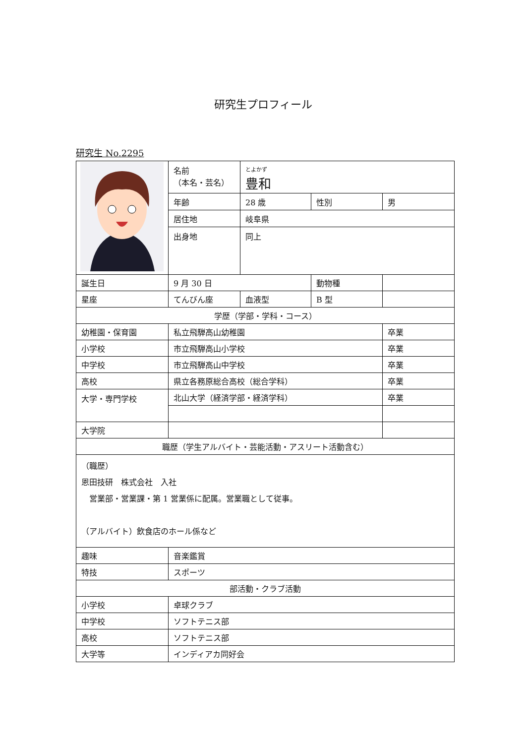研究生プロフィール
研究生 No.2295
| | 名前 （本名・芸名） | とよかず 豊和 | | |
| | 年齢 | 28 歳 | 性別 | 男 |
| | 居住地 | 岐阜県 | | |
| | 出身地 | 同上 | | |
| 誕生日 | 9 月 30 日 | | 動物種 | |
| 星座 | てんびん座 | 血液型 | B 型 | |
| 学歴（学部・学科・コース） | | | | |
| 幼稚園・保育園 | 私立飛騨高山幼稚園 | | | 卒業 |
| 小学校 | 市立飛騨高山小学校 | | | 卒業 |
| 中学校 | 市立飛騨高山中学校 | | | 卒業 |
| 高校 | 県立各務原総合高校（総合学科） | | | 卒業 |
| 大学・専門学校 | 北山大学（経済学部・経済学科） | | | 卒業 |
| 大学院 | | | | |
| 職歴（学生アルバイト・芸能活動・アスリート活動含む） | | | | |
| （職歴） 恩田技研 株式会社 入社 営業部・営業課・第 1 営業係に配属。営業職として従事。 （アルバイト）飲食店のホール係など | | | | |
| 趣味 | 音楽鑑賞 | | | |
| 特技 | スポーツ | | | |
| 部活動・クラブ活動 | | | | |
| 小学校 | 卓球クラブ | | | |
| 中学校 | ソフトテニス部 | | | |
| 高校 | ソフトテニス部 | | | |
| 大学等 | インディアカ同好会 | | | |